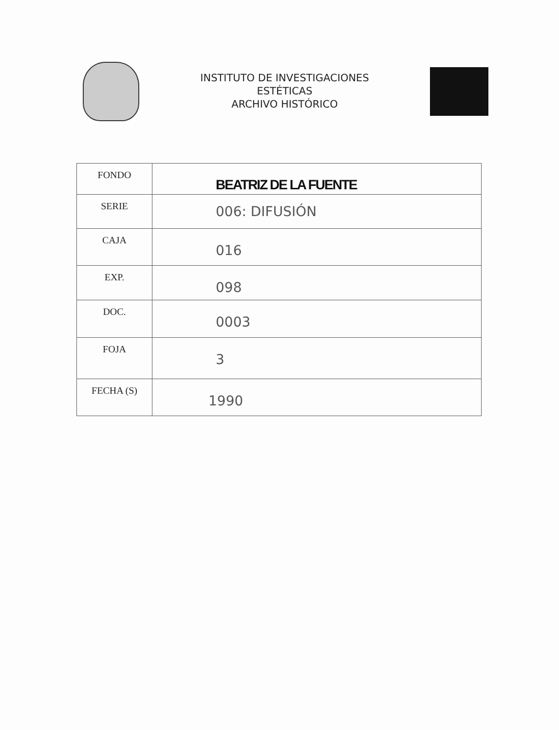INSTITUTO DE INVESTIGACIONES
ESTÉTICAS
ARCHIVO HISTÓRICO
| FONDO | BEATRIZ DE LA FUENTE |
| SERIE | 006: DIFUSIÓN |
| CAJA | 016 |
| EXP. | 098 |
| DOC. | 0003 |
| FOJA | 3 |
| FECHA (S) | 1990 |